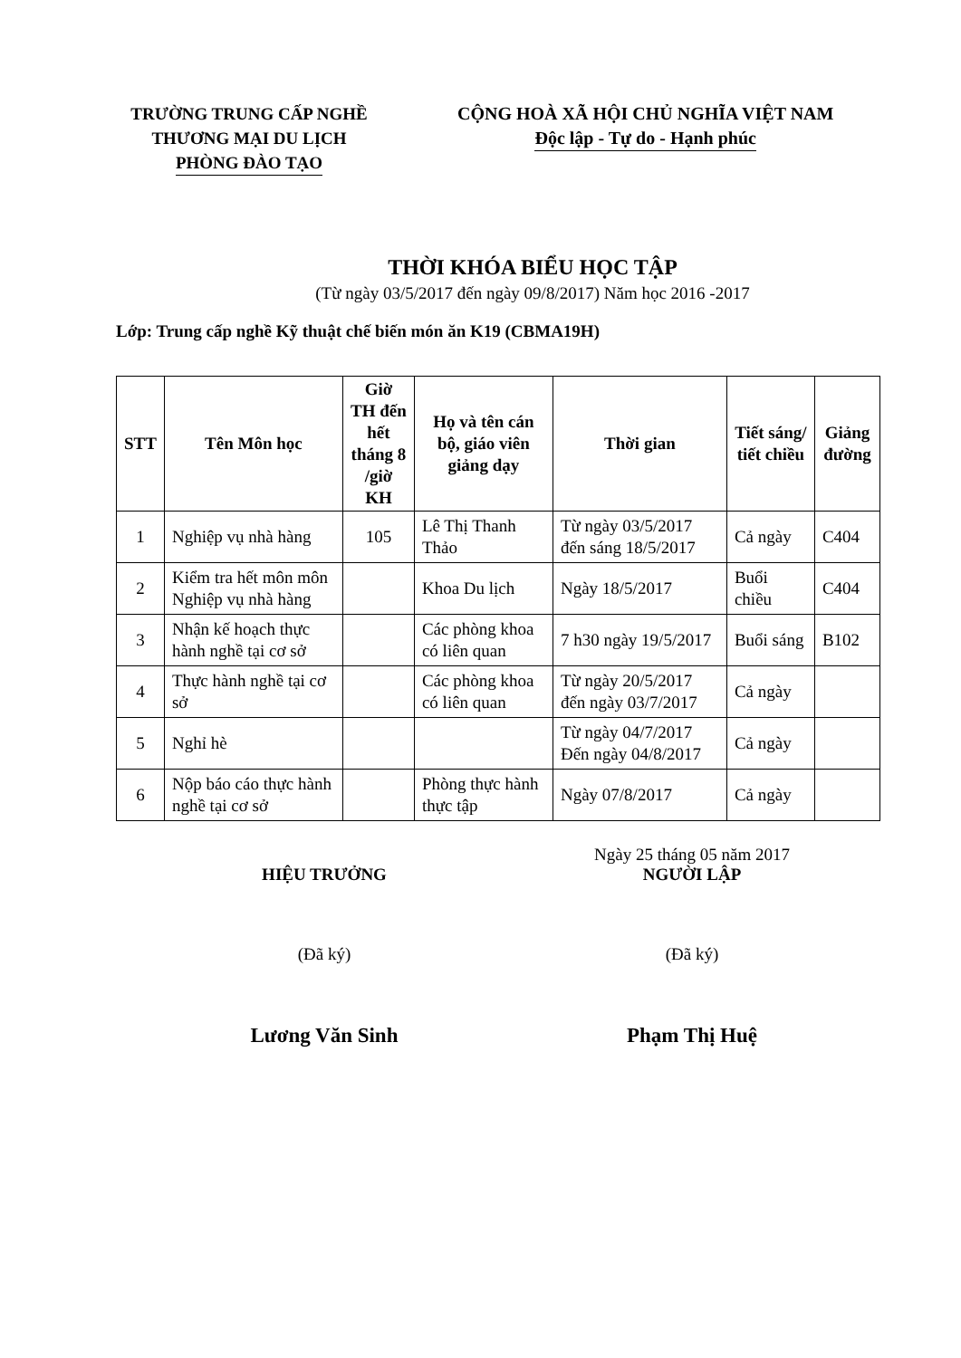TRƯỜNG TRUNG CẤP NGHỀ
THƯƠNG MẠI DU LỊCH
PHÒNG ĐÀO TẠO
CỘNG HOÀ XÃ HỘI CHỦ NGHĨA VIỆT NAM
Độc lập - Tự do - Hạnh phúc
THỜI KHÓA BIỂU HỌC TẬP
(Từ ngày 03/5/2017 đến ngày 09/8/2017) Năm học 2016 -2017
Lớp: Trung cấp nghề Kỹ thuật chế biến món ăn K19 (CBMA19H)
| STT | Tên Môn học | Giờ TH đến hết tháng 8 /giờ KH | Họ và tên cán bộ, giáo viên giảng dạy | Thời gian | Tiết sáng/ tiết chiều | Giảng đường |
| --- | --- | --- | --- | --- | --- | --- |
| 1 | Nghiệp vụ nhà hàng | 105 | Lê Thị Thanh Thảo | Từ ngày 03/5/2017 đến sáng 18/5/2017 | Cả ngày | C404 |
| 2 | Kiểm tra hết môn môn Nghiệp vụ nhà hàng | | Khoa Du lịch | Ngày 18/5/2017 | Buổi chiều | C404 |
| 3 | Nhận kế hoạch thực hành nghề tại cơ sở | | Các phòng khoa có liên quan | 7 h30 ngày 19/5/2017 | Buổi sáng | B102 |
| 4 | Thực hành nghề tại cơ sở | | Các phòng khoa có liên quan | Từ ngày 20/5/2017 đến ngày 03/7/2017 | Cả ngày | |
| 5 | Nghỉ hè | | | Từ ngày 04/7/2017 Đến ngày 04/8/2017 | Cả ngày | |
| 6 | Nộp báo cáo thực hành nghề tại cơ sở | | Phòng thực hành thực tập | Ngày 07/8/2017 | Cả ngày | |
HIỆU TRƯỞNG
(Đã ký)
Lương Văn Sinh
Ngày 25 tháng 05 năm 2017
NGƯỜI LẬP
(Đã ký)
Phạm Thị Huệ